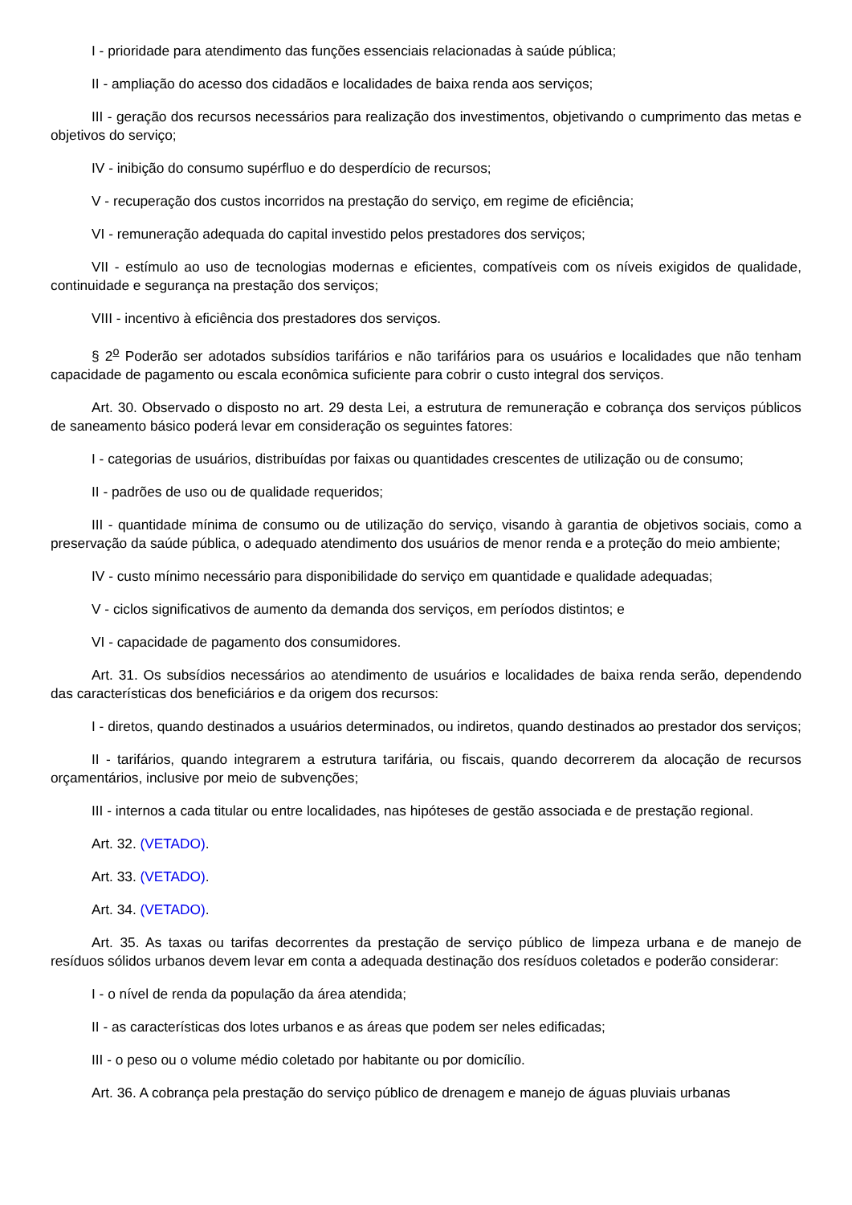I - prioridade para atendimento das funções essenciais relacionadas à saúde pública;
II - ampliação do acesso dos cidadãos e localidades de baixa renda aos serviços;
III - geração dos recursos necessários para realização dos investimentos, objetivando o cumprimento das metas e objetivos do serviço;
IV - inibição do consumo supérfluo e do desperdício de recursos;
V - recuperação dos custos incorridos na prestação do serviço, em regime de eficiência;
VI - remuneração adequada do capital investido pelos prestadores dos serviços;
VII - estímulo ao uso de tecnologias modernas e eficientes, compatíveis com os níveis exigidos de qualidade, continuidade e segurança na prestação dos serviços;
VIII - incentivo à eficiência dos prestadores dos serviços.
§ 2<sup>o</sup> Poderão ser adotados subsídios tarifários e não tarifários para os usuários e localidades que não tenham capacidade de pagamento ou escala econômica suficiente para cobrir o custo integral dos serviços.
Art. 30. Observado o disposto no art. 29 desta Lei, a estrutura de remuneração e cobrança dos serviços públicos de saneamento básico poderá levar em consideração os seguintes fatores:
I - categorias de usuários, distribuídas por faixas ou quantidades crescentes de utilização ou de consumo;
II - padrões de uso ou de qualidade requeridos;
III - quantidade mínima de consumo ou de utilização do serviço, visando à garantia de objetivos sociais, como a preservação da saúde pública, o adequado atendimento dos usuários de menor renda e a proteção do meio ambiente;
IV - custo mínimo necessário para disponibilidade do serviço em quantidade e qualidade adequadas;
V - ciclos significativos de aumento da demanda dos serviços, em períodos distintos; e
VI - capacidade de pagamento dos consumidores.
Art. 31. Os subsídios necessários ao atendimento de usuários e localidades de baixa renda serão, dependendo das características dos beneficiários e da origem dos recursos:
I - diretos, quando destinados a usuários determinados, ou indiretos, quando destinados ao prestador dos serviços;
II - tarifários, quando integrarem a estrutura tarifária, ou fiscais, quando decorrerem da alocação de recursos orçamentários, inclusive por meio de subvenções;
III - internos a cada titular ou entre localidades, nas hipóteses de gestão associada e de prestação regional.
Art. 32. (VETADO).
Art. 33. (VETADO).
Art. 34. (VETADO).
Art. 35. As taxas ou tarifas decorrentes da prestação de serviço público de limpeza urbana e de manejo de resíduos sólidos urbanos devem levar em conta a adequada destinação dos resíduos coletados e poderão considerar:
I - o nível de renda da população da área atendida;
II - as características dos lotes urbanos e as áreas que podem ser neles edificadas;
III - o peso ou o volume médio coletado por habitante ou por domicílio.
Art. 36. A cobrança pela prestação do serviço público de drenagem e manejo de águas pluviais urbanas